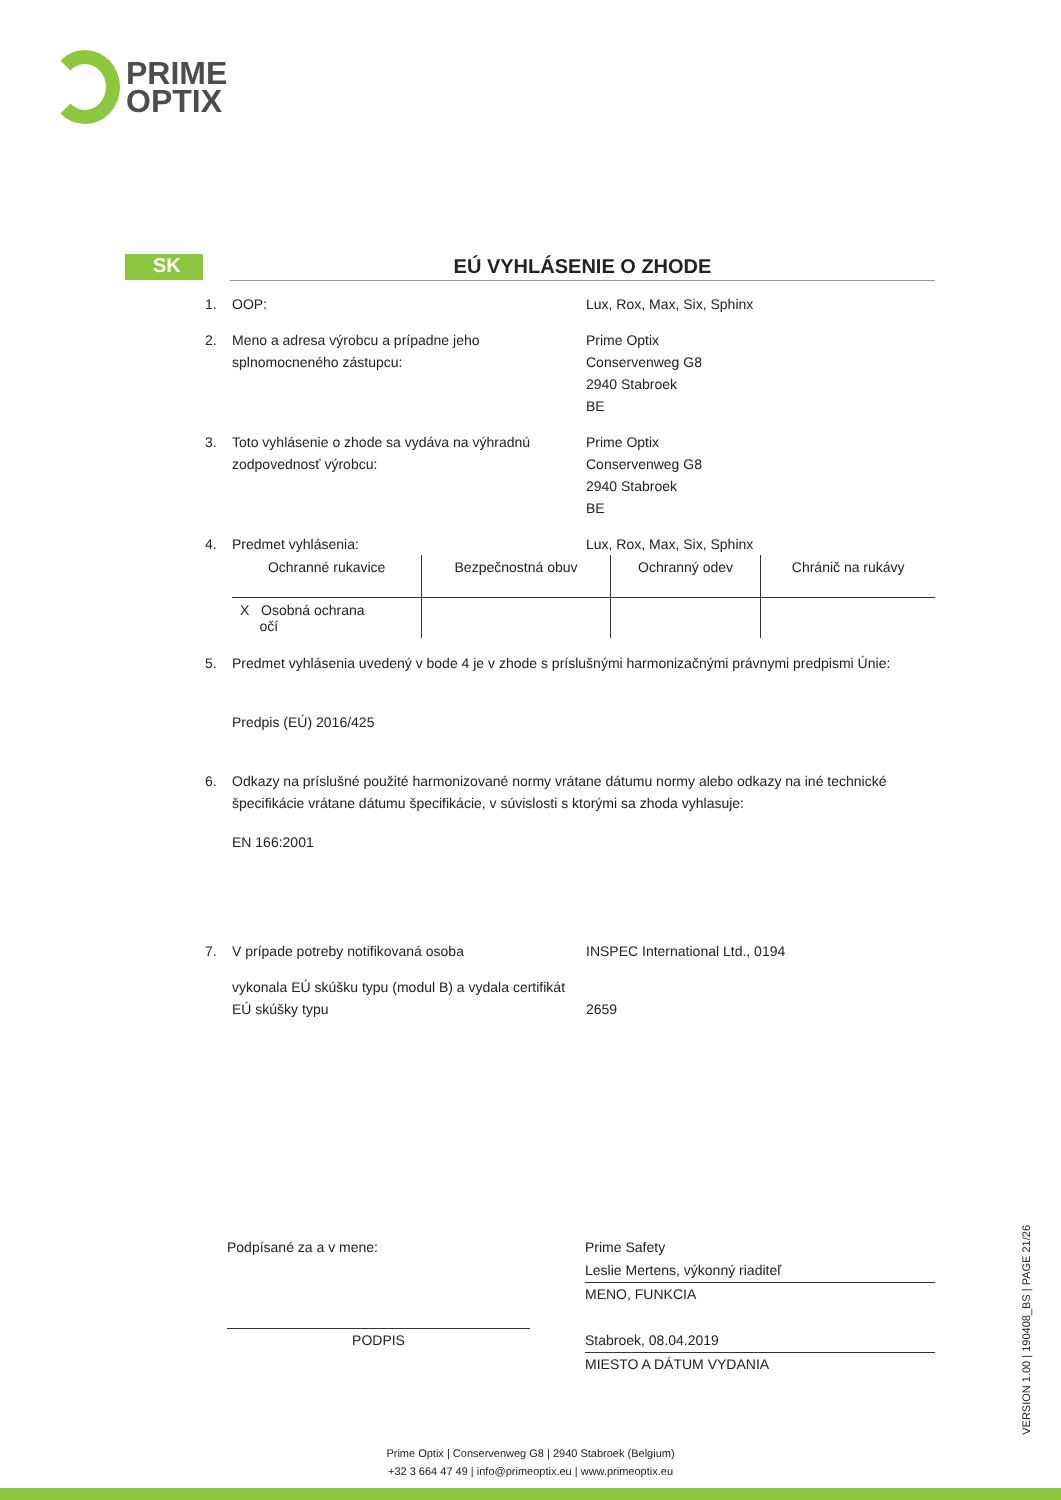PRIME
OPTIX
SK
EÚ VYHLÁSENIE O ZHODE
1. OOP: Lux, Rox, Max, Six, Sphinx
2. Meno a adresa výrobcu a prípadne jeho splnomocneného zástupcu:
Prime Optix
Conservenweg G8
2940 Stabroek
BE
3. Toto vyhlásenie o zhode sa vydáva na výhradnú zodpovednosť výrobcu:
Prime Optix
Conservenweg G8
2940 Stabroek
BE
4. Predmet vyhlásenia: Lux, Rox, Max, Six, Sphinx
| Ochranné rukavice | Bezpečnostná obuv | Ochranný odev | Chránič na rukávy |
| X Osobná ochrana očí | | | |
5. Predmet vyhlásenia uvedený v bode 4 je v zhode s príslušnými harmonizačnými právnymi predpismi Únie:
Predpis (EÚ) 2016/425
6. Odkazy na príslušné použité harmonizované normy vrátane dátumu normy alebo odkazy na iné technické špecifikácie vrátane dátumu špecifikácie, v súvislosti s ktorými sa zhoda vyhlasuje:
EN 166:2001
7. V prípade potreby notifikovaná osoba INSPEC International Ltd., 0194
vykonala EÚ skúšku typu (modul B) a vydala certifikát EÚ skúšky typu
2659
Podpísané za a v mene:
PODPIS
Prime Safety
Leslie Mertens, výkonný riaditeľ
MENO, FUNKCIA
Stabroek, 08.04.2019
MIESTO A DÁTUM VYDANIA
VERSION 1.00 | 190408_BS | PAGE 21/26
Prime Optix | Conservenweg G8 | 2940 Stabroek (Belgium)
+32 3 664 47 49 | info@primeoptix.eu | www.primeoptix.eu